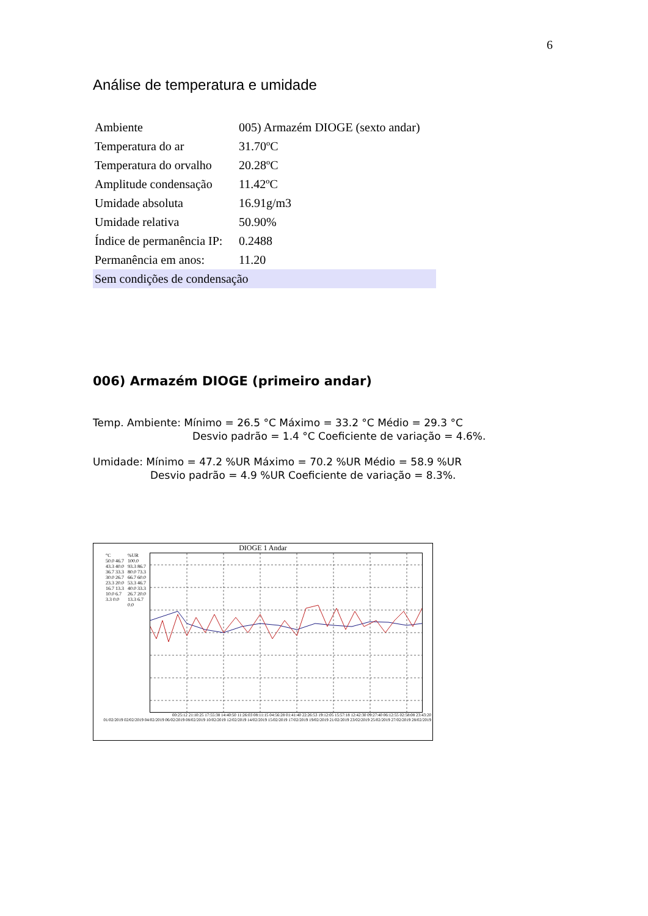6
Análise de temperatura e umidade
| Ambiente | 005) Armazém DIOGE (sexto andar) |
| Temperatura do ar | 31.70ºC |
| Temperatura do orvalho | 20.28ºC |
| Amplitude condensação | 11.42ºC |
| Umidade absoluta | 16.91g/m3 |
| Umidade relativa | 50.90% |
| Índice de permanência IP: | 0.2488 |
| Permanência em anos: | 11.20 |
| Sem condições de condensação | |
006) Armazém DIOGE (primeiro andar)
Temp. Ambiente: Mínimo = 26.5 °C Máximo = 33.2 °C Médio = 29.3 °C
Desvio padrão = 1.4 °C Coeficiente de variação = 4.6%.
Umidade: Mínimo = 47.2 %UR Máximo = 70.2 %UR Médio = 58.9 %UR
Desvio padrão = 4.9 %UR Coeficiente de variação = 8.3%.
DIOGE 1 Andar
°C
50.0 46.7 43.3 40.0 36.7 33.3 30.0 26.7 23.3 20.0 16.7 13.3 10.0 6.7 3.3 0.0
%UR
100.0 93.3 86.7 80.0 73.3 66.7 60.0 53.3 46.7 40.0 33.3 26.7 20.0 13.3 6.7 0.0
00:25:12 21:10:25 17:55:38 14:40:50 11:26:03 08:11:15 04:56:28 01:41:40 22:26:53 19:12:05 15:57:18 12:42:30 09:27:40 06:12:55 02:58:08 23:43:20
01/02/2019 02/02/2019 04/02/2019 06/02/2019 08/02/2019 10/02/2019 12/02/2019 14/02/2019 15/02/2019 17/02/2019 19/02/2019 21/02/2019 23/02/2019 25/02/2019 27/02/2019 28/02/2019